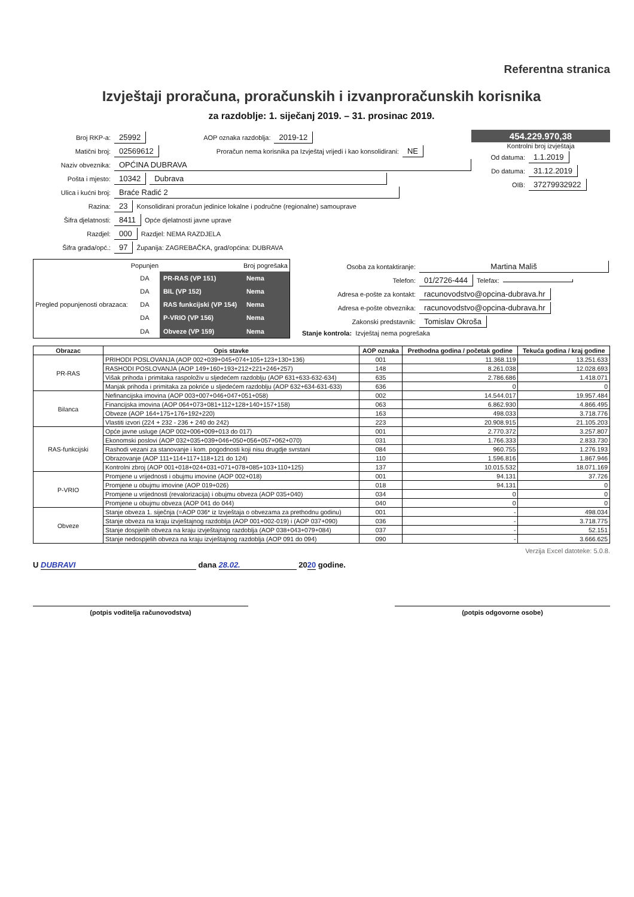Referentna stranica
Izvještaji proračuna, proračunskih i izvanproračunskih korisnika
za razdoblje: 1. siječanj 2019. – 31. prosinac 2019.
Broj RKP-a: 25992 AOP oznaka razdoblja: 2019-12
Matični broj: 02569612 Proračun nema korisnika pa Izvještaj vrijedi i kao konsolidirani: NE
Naziv obveznika: OPĆINA DUBRAVA
Pošta i mjesto: 10342 Dubrava
Ulica i kućni broj: Braće Radić 2
Razina: 23 Konsolidirani proračun jedinice lokalne i područne (regionalne) samouprave
Šifra djelatnosti: 8411 Opće djelatnosti javne uprave
Razdjel: 000 Razdjel: NEMA RAZDJELA
Šifra grada/opć.: 97 Županija: ZAGREBAČKA, grad/općina: DUBRAVA
454.229.970,38
Kontrolni broj izvještaja
Od datuma: 1.1.2019
Do datuma: 31.12.2019
OIB: 37279932922
| | Popunjen | | Broj pogrešaka |
| Pregled popunjenosti obrazaca: | DA | PR-RAS (VP 151) | Nema |
| | DA | BIL (VP 152) | Nema |
| | DA | RAS funkcijski (VP 154) | Nema |
| | DA | P-VRIO (VP 156) | Nema |
| | DA | Obveze (VP 159) | Nema |
Osoba za kontaktiranje: Martina Mališ
Telefon: 01/2726-444 Telefax:
Adresa e-pošte za kontakt: racunovodstvo@opcina-dubrava.hr
Adresa e-pošte obveznika: racunovodstvo@opcina-dubrava.hr
Zakonski predstavnik: Tomislav Okroša
Stanje kontrola: Izvještaj nema pogrešaka
| Obrazac | Opis stavke | AOP oznaka | Prethodna godina / početak godine | Tekuća godina / kraj godine |
| --- | --- | --- | --- | --- |
| PR-RAS | PRIHODI POSLOVANJA (AOP 002+039+045+074+105+123+130+136) | 001 | 11.368.119 | 13.251.633 |
| | RASHODI POSLOVANJA (AOP 149+160+193+212+221+246+257) | 148 | 8.261.038 | 12.028.693 |
| | Višak prihoda i primitaka raspoloživ u sljedećem razdoblju (AOP 631+633-632-634) | 635 | 2.786.686 | 1.418.071 |
| | Manjak prihoda i primitaka za pokriće u sljedećem razdoblju (AOP 632+634-631-633) | 636 | 0 | 0 |
| Bilanca | Nefinancijska imovina (AOP 003+007+046+047+051+058) | 002 | 14.544.017 | 19.957.484 |
| | Financijska imovina (AOP 064+073+081+112+128+140+157+158) | 063 | 6.862.930 | 4.866.495 |
| | Obveze (AOP 164+175+176+192+220) | 163 | 498.033 | 3.718.776 |
| | Vlastiti izvori (224 + 232 - 236 + 240 do 242) | 223 | 20.908.915 | 21.105.203 |
| RAS-funkcijski | Opće javne usluge (AOP 002+006+009+013 do 017) | 001 | 2.770.372 | 3.257.807 |
| | Ekonomski poslovi (AOP 032+035+039+046+050+056+057+062+070) | 031 | 1.766.333 | 2.833.730 |
| | Rashodi vezani za stanovanje i kom. pogodnosti koji nisu drugdje svrstani | 084 | 960.755 | 1.276.193 |
| | Obrazovanje (AOP 111+114+117+118+121 do 124) | 110 | 1.596.816 | 1.867.946 |
| | Kontrolni zbroj (AOP 001+018+024+031+071+078+085+103+110+125) | 137 | 10.015.532 | 18.071.169 |
| P-VRIO | Promjene u vrijednosti i obujmu imovine (AOP 002+018) | 001 | 94.131 | 37.726 |
| | Promjene u obujmu imovine (AOP 019+026) | 018 | 94.131 | 0 |
| | Promjene u vrijednosti (revalorizacija) i obujmu obveza (AOP 035+040) | 034 | 0 | 0 |
| | Promjene u obujmu obveza (AOP 041 do 044) | 040 | 0 | 0 |
| Obveze | Stanje obveza 1. siječnja (=AOP 036* iz Izvještaja o obvezama za prethodnu godinu) | 001 | - | 498.034 |
| | Stanje obveza na kraju izvještajnog razdoblja (AOP 001+002-019) i (AOP 037+090) | 036 | - | 3.718.775 |
| | Stanje dospjelih obveza na kraju izvještajnog razdoblja (AOP 038+043+079+084) | 037 | - | 52.151 |
| | Stanje nedospjelih obveza na kraju izvještajnog razdoblja (AOP 091 do 094) | 090 | - | 3.666.625 |
Verzija Excel datoteke: 5.0.8.
U DUBRAVI dana 28.02. 2020 godine.
(potpis voditelja računovodstva) (potpis odgovorne osobe)